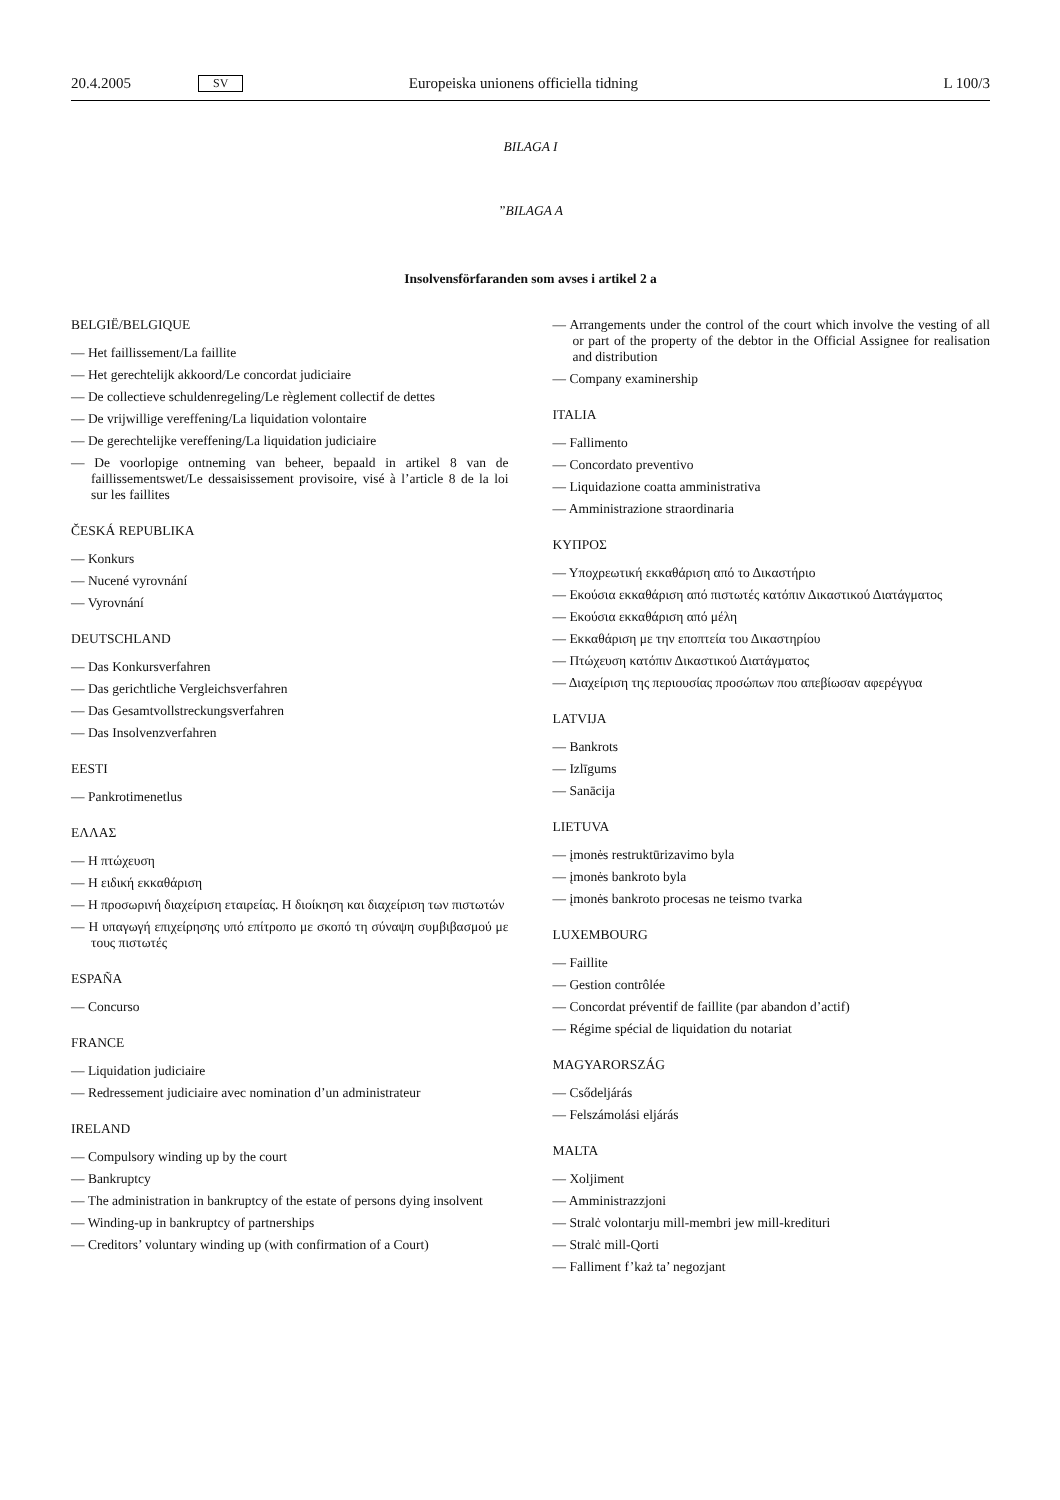20.4.2005 SV Europeiska unionens officiella tidning L 100/3
BILAGA I
”BILAGA A
Insolvensförfaranden som avses i artikel 2 a
BELGIË/BELGIQUE
— Het faillissement/La faillite
— Het gerechtelijk akkoord/Le concordat judiciaire
— De collectieve schuldenregeling/Le règlement collectif de dettes
— De vrijwillige vereffening/La liquidation volontaire
— De gerechtelijke vereffening/La liquidation judiciaire
— De voorlopige ontneming van beheer, bepaald in artikel 8 van de faillissementswet/Le dessaisissement provisoire, visé à l’article 8 de la loi sur les faillites
ČESKÁ REPUBLIKA
— Konkurs
— Nucené vyrovnání
— Vyrovnání
DEUTSCHLAND
— Das Konkursverfahren
— Das gerichtliche Vergleichsverfahren
— Das Gesamtvollstreckungsverfahren
— Das Insolvenzverfahren
EESTI
— Pankrotimenetlus
ΕΛΛΑΣ
— Η πτώχευση
— Η ειδική εκκαθάριση
— Η προσωρινή διαχείριση εταιρείας. Η διοίκηση και διαχείριση των πιστωτών
— Η υπαγωγή επιχείρησης υπό επίτροπο με σκοπό τη σύναψη συμβιβασμού με τους πιστωτές
ESPAÑA
— Concurso
FRANCE
— Liquidation judiciaire
— Redressement judiciaire avec nomination d’un administrateur
IRELAND
— Compulsory winding up by the court
— Bankruptcy
— The administration in bankruptcy of the estate of persons dying insolvent
— Winding-up in bankruptcy of partnerships
— Creditors’ voluntary winding up (with confirmation of a Court)
— Arrangements under the control of the court which involve the vesting of all or part of the property of the debtor in the Official Assignee for realisation and distribution
— Company examinership
ITALIA
— Fallimento
— Concordato preventivo
— Liquidazione coatta amministrativa
— Amministrazione straordinaria
ΚΥΠΡΟΣ
— Υποχρεωτική εκκαθάριση από το Δικαστήριο
— Εκούσια εκκαθάριση από πιστωτές κατόπιν Δικαστικού Διατάγματος
— Εκούσια εκκαθάριση από μέλη
— Εκκαθάριση με την εποπτεία του Δικαστηρίου
— Πτώχευση κατόπιν Δικαστικού Διατάγματος
— Διαχείριση της περιουσίας προσώπων που απεβίωσαν αφερέγγυα
LATVIJA
— Bankrots
— Izlīgums
— Sanācija
LIETUVA
— įmonės restruktūrizavimo byla
— įmonės bankroto byla
— įmonės bankroto procesas ne teismo tvarka
LUXEMBOURG
— Faillite
— Gestion contrôlée
— Concordat préventif de faillite (par abandon d’actif)
— Régime spécial de liquidation du notariat
MAGYARORSZÁG
— Csődeljárás
— Felszámolási eljárás
MALTA
— Xoljiment
— Amministrazzjoni
— Stralċ volontarju mill-membri jew mill-kredituri
— Stralċ mill-Qorti
— Falliment f’każ ta’ negozjant